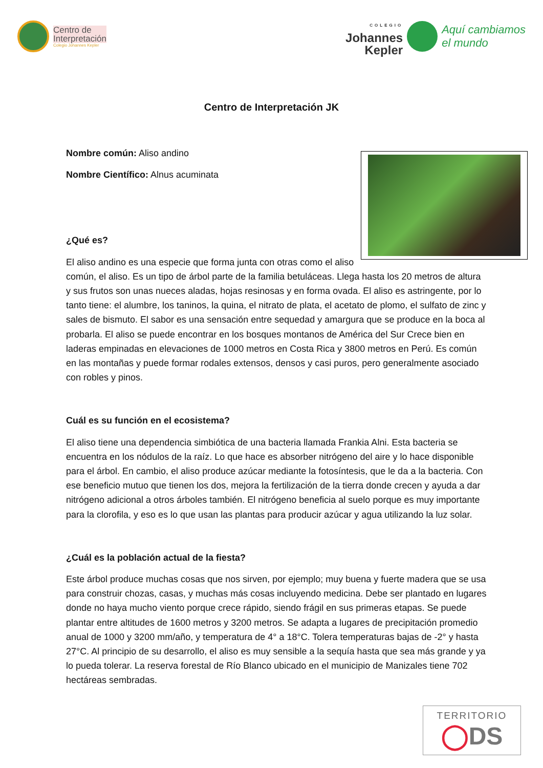Centro de
Interpretación
Colegio Johannes Kepler
COLEGIO
Johannes
Kepler
Aquí cambiamos
el mundo
Centro de Interpretación JK
Nombre común: Aliso andino
Nombre Científico: Alnus acuminata
¿Qué es?
El aliso andino es una especie que forma junta con otras como el aliso común, el aliso. Es un tipo de árbol parte de la familia betuláceas. Llega hasta los 20 metros de altura y sus frutos son unas nueces aladas, hojas resinosas y en forma ovada. El aliso es astringente, por lo tanto tiene: el alumbre, los taninos, la quina, el nitrato de plata, el acetato de plomo, el sulfato de zinc y sales de bismuto. El sabor es una sensación entre sequedad y amargura que se produce en la boca al probarla. El aliso se puede encontrar en los bosques montanos de América del Sur Crece bien en laderas empinadas en elevaciones de 1000 metros en Costa Rica y 3800 metros en Perú. Es común en las montañas y puede formar rodales extensos, densos y casi puros, pero generalmente asociado con robles y pinos.
Cuál es su función en el ecosistema?
El aliso tiene una dependencia simbiótica de una bacteria llamada Frankia Alni. Esta bacteria se encuentra en los nódulos de la raíz. Lo que hace es absorber nitrógeno del aire y lo hace disponible para el árbol. En cambio, el aliso produce azúcar mediante la fotosíntesis, que le da a la bacteria. Con ese beneficio mutuo que tienen los dos, mejora la fertilización de la tierra donde crecen y ayuda a dar nitrógeno adicional a otros árboles también. El nitrógeno beneficia al suelo porque es muy importante para la clorofila, y eso es lo que usan las plantas para producir azúcar y agua utilizando la luz solar.
¿Cuál es la población actual de la fiesta?
Este árbol produce muchas cosas que nos sirven, por ejemplo; muy buena y fuerte madera que se usa para construir chozas, casas, y muchas más cosas incluyendo medicina. Debe ser plantado en lugares donde no haya mucho viento porque crece rápido, siendo frágil en sus primeras etapas. Se puede plantar entre altitudes de 1600 metros y 3200 metros. Se adapta a lugares de precipitación promedio anual de 1000 y 3200 mm/año, y temperatura de 4° a 18°C. Tolera temperaturas bajas de -2° y hasta 27°C. Al principio de su desarrollo, el aliso es muy sensible a la sequía hasta que sea más grande y ya lo pueda tolerar. La reserva forestal de Río Blanco ubicado en el municipio de Manizales tiene 702 hectáreas sembradas.
TERRITORIO
◯DS